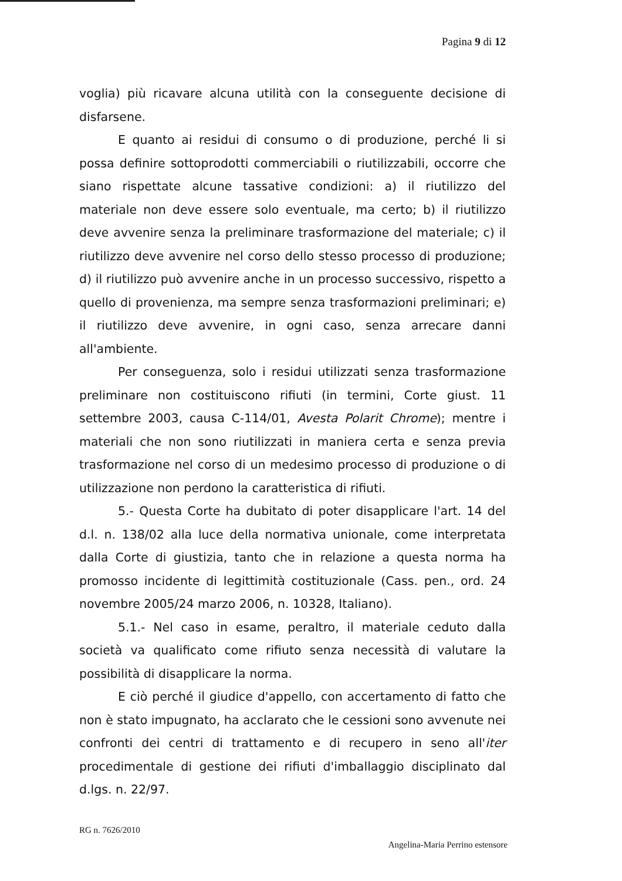Pagina 9 di 12
voglia) più ricavare alcuna utilità con la conseguente decisione di disfarsene.
E quanto ai residui di consumo o di produzione, perché li si possa definire sottoprodotti commerciabili o riutilizzabili, occorre che siano rispettate alcune tassative condizioni: a) il riutilizzo del materiale non deve essere solo eventuale, ma certo; b) il riutilizzo deve avvenire senza la preliminare trasformazione del materiale; c) il riutilizzo deve avvenire nel corso dello stesso processo di produzione; d) il riutilizzo può avvenire anche in un processo successivo, rispetto a quello di provenienza, ma sempre senza trasformazioni preliminari; e) il riutilizzo deve avvenire, in ogni caso, senza arrecare danni all'ambiente.
Per conseguenza, solo i residui utilizzati senza trasformazione preliminare non costituiscono rifiuti (in termini, Corte giust. 11 settembre 2003, causa C-114/01, Avesta Polarit Chrome); mentre i materiali che non sono riutilizzati in maniera certa e senza previa trasformazione nel corso di un medesimo processo di produzione o di utilizzazione non perdono la caratteristica di rifiuti.
5.- Questa Corte ha dubitato di poter disapplicare l'art. 14 del d.l. n. 138/02 alla luce della normativa unionale, come interpretata dalla Corte di giustizia, tanto che in relazione a questa norma ha promosso incidente di legittimità costituzionale (Cass. pen., ord. 24 novembre 2005/24 marzo 2006, n. 10328, Italiano).
5.1.- Nel caso in esame, peraltro, il materiale ceduto dalla società va qualificato come rifiuto senza necessità di valutare la possibilità di disapplicare la norma.
E ciò perché il giudice d'appello, con accertamento di fatto che non è stato impugnato, ha acclarato che le cessioni sono avvenute nei confronti dei centri di trattamento e di recupero in seno all'iter procedimentale di gestione dei rifiuti d'imballaggio disciplinato dal d.lgs. n. 22/97.
RG n. 7626/2010
Angelina-Maria Perrino estensore